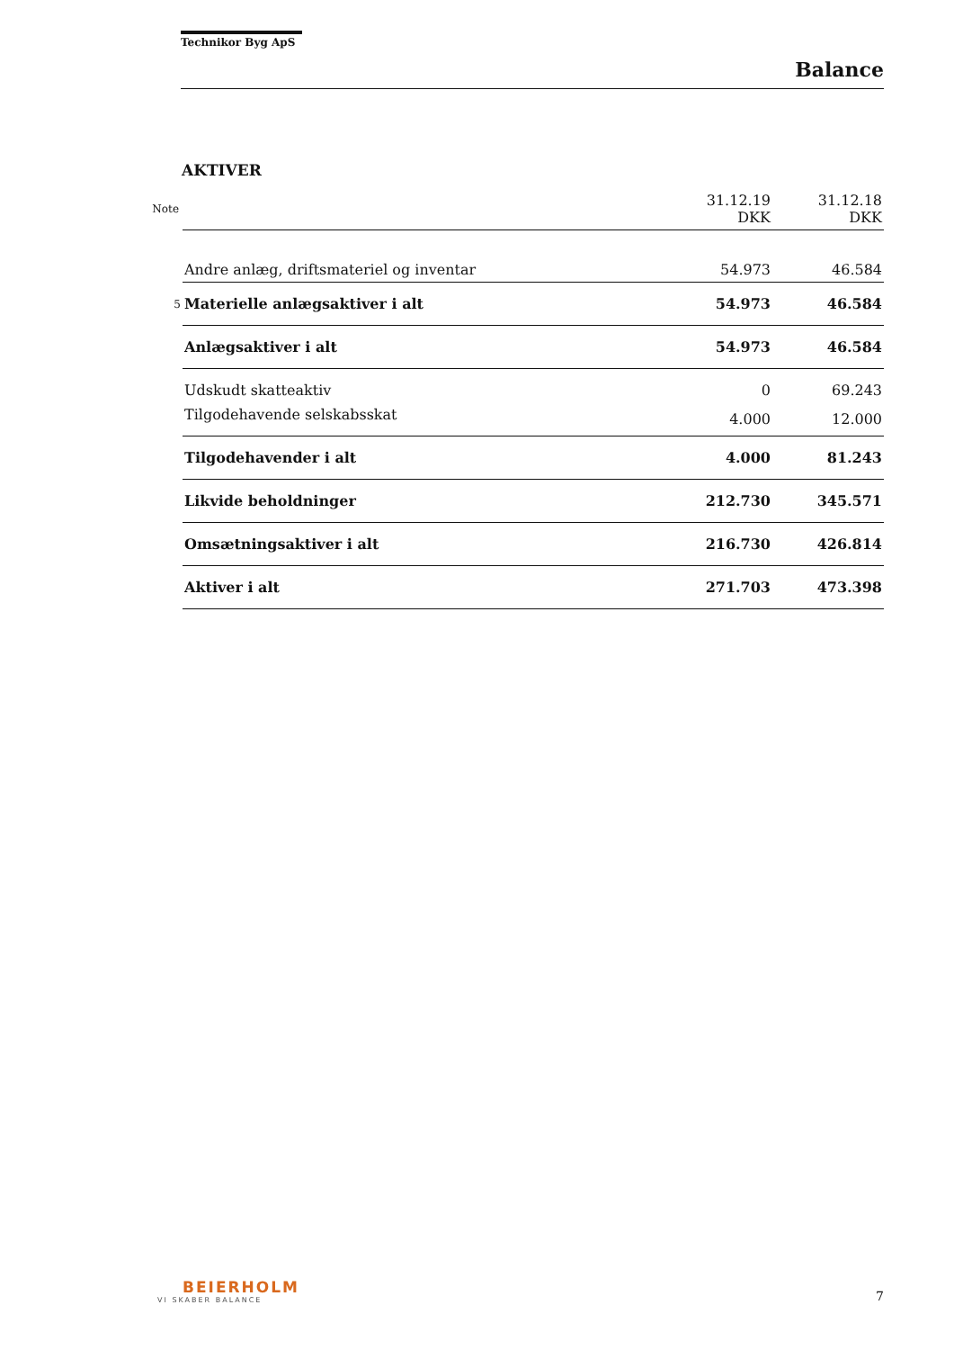Technikor Byg ApS
Balance
AKTIVER
| Note | | 31.12.19 DKK | 31.12.18 DKK |
| | Andre anlæg, driftsmateriel og inventar | 54.973 | 46.584 |
| 5 | Materielle anlægsaktiver i alt | 54.973 | 46.584 |
| | Anlægsaktiver i alt | 54.973 | 46.584 |
| | Udskudt skatteaktiv | 0 | 69.243 |
| | Tilgodehavende selskabsskat | 4.000 | 12.000 |
| | Tilgodehavender i alt | 4.000 | 81.243 |
| | Likvide beholdninger | 212.730 | 345.571 |
| | Omsætningsaktiver i alt | 216.730 | 426.814 |
| | Aktiver i alt | 271.703 | 473.398 |
BEIERHOLM
VI SKABER BALANCE
7